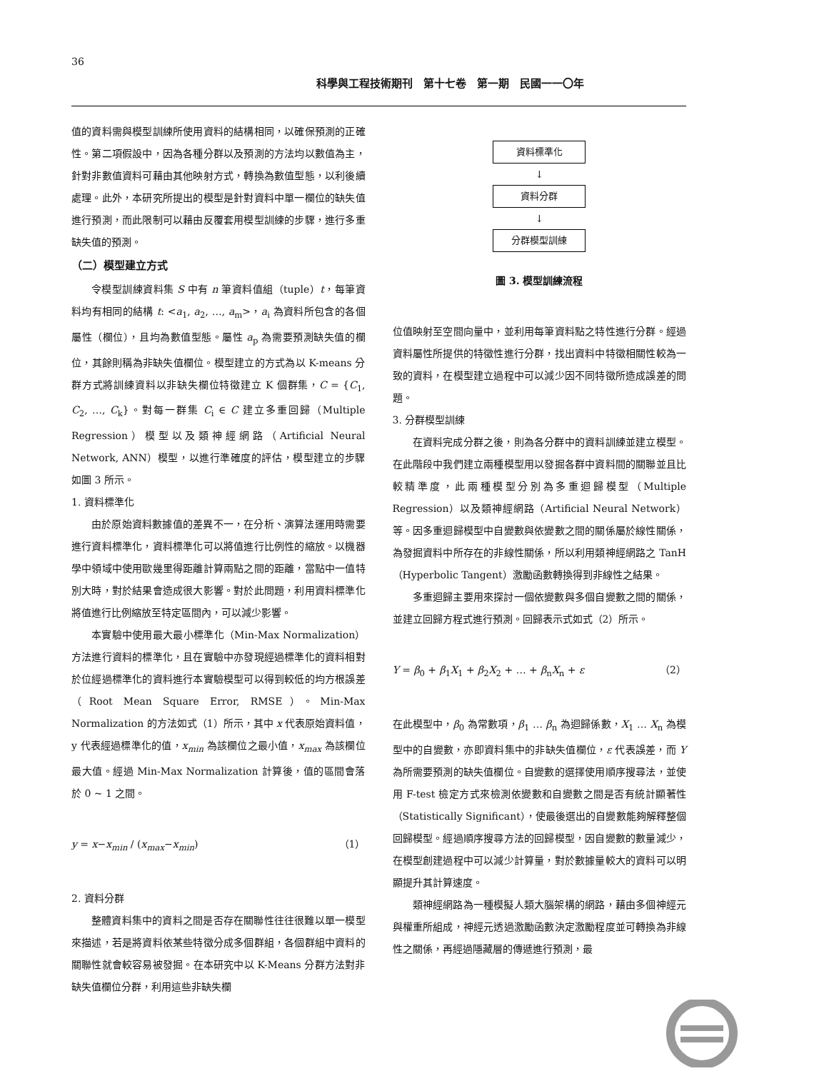36
科學與工程技術期刊　第十七卷　第一期　民國一一〇年
值的資料需與模型訓練所使用資料的結構相同，以確保預測的正確性。第二項假設中，因為各種分群以及預測的方法均以數值為主，針對非數值資料可藉由其他映射方式，轉換為數值型態，以利後續處理。此外，本研究所提出的模型是針對資料中單一欄位的缺失值進行預測，而此限制可以藉由反覆套用模型訓練的步驟，進行多重缺失值的預測。
（二）模型建立方式
令模型訓練資料集 S 中有 n 筆資料值組（tuple）t，每筆資料均有相同的結構 t: <a<sub>1</sub>, a<sub>2</sub>, …, a<sub>m</sub>>，a<sub>i</sub> 為資料所包含的各個屬性（欄位），且均為數值型態。屬性 a<sub>p</sub> 為需要預測缺失值的欄位，其餘則稱為非缺失值欄位。模型建立的方式為以 K-means 分群方式將訓練資料以非缺失欄位特徵建立 K 個群集，C = {C<sub>1</sub>, C<sub>2</sub>, …, C<sub>k</sub>}。對每一群集 C<sub>i</sub> ∈ C 建立多重回歸（Multiple Regression）模型以及類神經網路（Artificial Neural Network, ANN）模型，以進行準確度的評估，模型建立的步驟如圖 3 所示。
1. 資料標準化
由於原始資料數據值的差異不一，在分析、演算法運用時需要進行資料標準化，資料標準化可以將值進行比例性的縮放。以機器學中領域中使用歐幾里得距離計算兩點之間的距離，當點中一值特別大時，對於結果會造成很大影響。對於此問題，利用資料標準化將值進行比例縮放至特定區間內，可以減少影響。
本實驗中使用最大最小標準化（Min-Max Normalization）方法進行資料的標準化，且在實驗中亦發現經過標準化的資料相對於位經過標準化的資料進行本實驗模型可以得到較低的均方根誤差（Root Mean Square Error, RMSE）。Min-Max Normalization 的方法如式（1）所示，其中 x 代表原始資料值，y 代表經過標準化的值，x<sub>min</sub> 為該欄位之最小值，x<sub>max</sub> 為該欄位最大值。經過 Min-Max Normalization 計算後，值的區間會落於 0 ~ 1 之間。
y = x−x<sub>min</sub> / (x<sub>max</sub>−x<sub>min</sub>) （1）
2. 資料分群
整體資料集中的資料之間是否存在關聯性往往很難以單一模型來描述，若是將資料依某些特徵分成多個群組，各個群組中資料的關聯性就會較容易被發掘。在本研究中以 K-Means 分群方法對非缺失值欄位分群，利用這些非缺失欄
資料標準化
↓
資料分群
↓
分群模型訓練
圖 3. 模型訓練流程
位值映射至空間向量中，並利用每筆資料點之特性進行分群。經過資料屬性所提供的特徵性進行分群，找出資料中特徵相關性較為一致的資料，在模型建立過程中可以減少因不同特徵所造成誤差的問題。
3. 分群模型訓練
在資料完成分群之後，則為各分群中的資料訓練並建立模型。在此階段中我們建立兩種模型用以發掘各群中資料間的關聯並且比較精準度，此兩種模型分別為多重迴歸模型（Multiple Regression）以及類神經網路（Artificial Neural Network）等。因多重迴歸模型中自變數與依變數之間的關係屬於線性關係，為發掘資料中所存在的非線性關係，所以利用類神經網路之 TanH（Hyperbolic Tangent）激勵函數轉換得到非線性之結果。
多重迴歸主要用來探討一個依變數與多個自變數之間的關係，並建立回歸方程式進行預測。回歸表示式如式（2）所示。
Y = β<sub>0</sub> + β<sub>1</sub>X<sub>1</sub> + β<sub>2</sub>X<sub>2</sub> + … + β<sub>n</sub>X<sub>n</sub> + ε （2）
在此模型中，β<sub>0</sub> 為常數項，β<sub>1</sub> … β<sub>n</sub> 為迴歸係數，X<sub>1</sub> … X<sub>n</sub> 為模型中的自變數，亦即資料集中的非缺失值欄位，ε 代表誤差，而 Y 為所需要預測的缺失值欄位。自變數的選擇使用順序搜尋法，並使用 F-test 檢定方式來檢測依變數和自變數之間是否有統計顯著性（Statistically Significant），使最後選出的自變數能夠解釋整個回歸模型。經過順序搜尋方法的回歸模型，因自變數的數量減少，在模型創建過程中可以減少計算量，對於數據量較大的資料可以明顯提升其計算速度。
類神經網路為一種模擬人類大腦架構的網路，藉由多個神經元與權重所組成，神經元透過激勵函數決定激勵程度並可轉換為非線性之關係，再經過隱藏層的傳遞進行預測，最